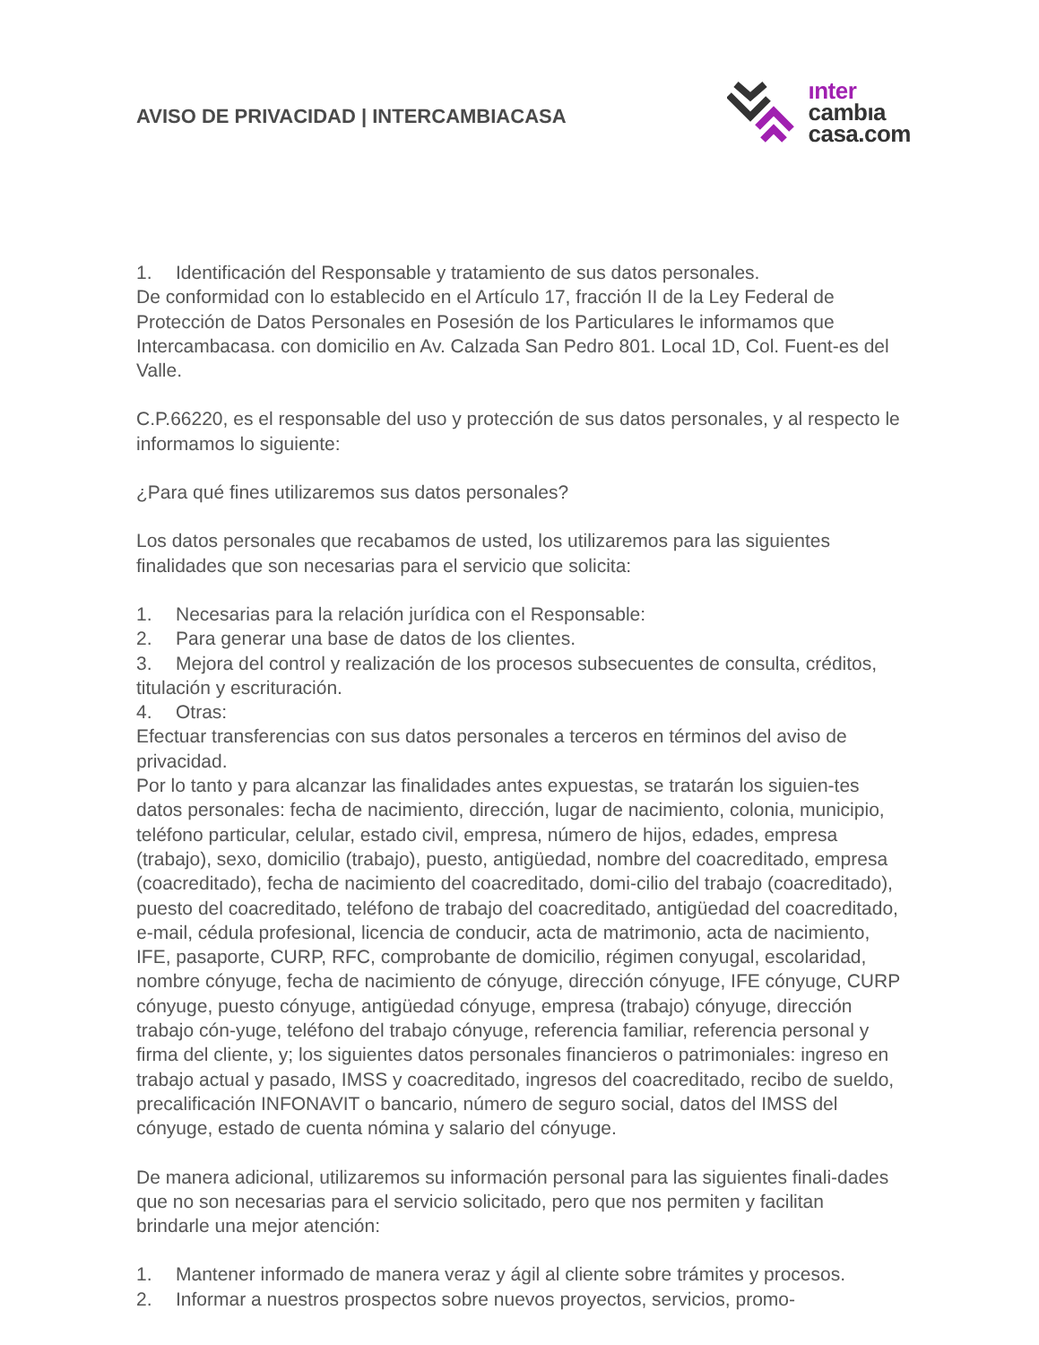AVISO DE PRIVACIDAD | INTERCAMBIACASA
ınter
cambıa
casa.com
1. Identificación del Responsable y tratamiento de sus datos personales.
De conformidad con lo establecido en el Artículo 17, fracción II de la Ley Federal de Protección de Datos Personales en Posesión de los Particulares le informamos que Intercambacasa. con domicilio en Av. Calzada San Pedro 801. Local 1D, Col. Fuent-es del Valle.
C.P.66220, es el responsable del uso y protección de sus datos personales, y al respecto le informamos lo siguiente:
¿Para qué fines utilizaremos sus datos personales?
Los datos personales que recabamos de usted, los utilizaremos para las siguientes finalidades que son necesarias para el servicio que solicita:
1. Necesarias para la relación jurídica con el Responsable:
2. Para generar una base de datos de los clientes.
3. Mejora del control y realización de los procesos subsecuentes de consulta, créditos, titulación y escrituración.
4. Otras:
Efectuar transferencias con sus datos personales a terceros en términos del aviso de privacidad.
Por lo tanto y para alcanzar las finalidades antes expuestas, se tratarán los siguien-tes datos personales: fecha de nacimiento, dirección, lugar de nacimiento, colonia, municipio, teléfono particular, celular, estado civil, empresa, número de hijos, edades, empresa (trabajo), sexo, domicilio (trabajo), puesto, antigüedad, nombre del coacreditado, empresa (coacreditado), fecha de nacimiento del coacreditado, domi-cilio del trabajo (coacreditado), puesto del coacreditado, teléfono de trabajo del coacreditado, antigüedad del coacreditado, e-mail, cédula profesional, licencia de conducir, acta de matrimonio, acta de nacimiento, IFE, pasaporte, CURP, RFC, comprobante de domicilio, régimen conyugal, escolaridad, nombre cónyuge, fecha de nacimiento de cónyuge, dirección cónyuge, IFE cónyuge, CURP cónyuge, puesto cónyuge, antigüedad cónyuge, empresa (trabajo) cónyuge, dirección trabajo cón-yuge, teléfono del trabajo cónyuge, referencia familiar, referencia personal y firma del cliente, y; los siguientes datos personales financieros o patrimoniales: ingreso en trabajo actual y pasado, IMSS y coacreditado, ingresos del coacreditado, recibo de sueldo, precalificación INFONAVIT o bancario, número de seguro social, datos del IMSS del cónyuge, estado de cuenta nómina y salario del cónyuge.
De manera adicional, utilizaremos su información personal para las siguientes finali-dades que no son necesarias para el servicio solicitado, pero que nos permiten y facilitan brindarle una mejor atención:
1. Mantener informado de manera veraz y ágil al cliente sobre trámites y procesos.
2. Informar a nuestros prospectos sobre nuevos proyectos, servicios, promo-